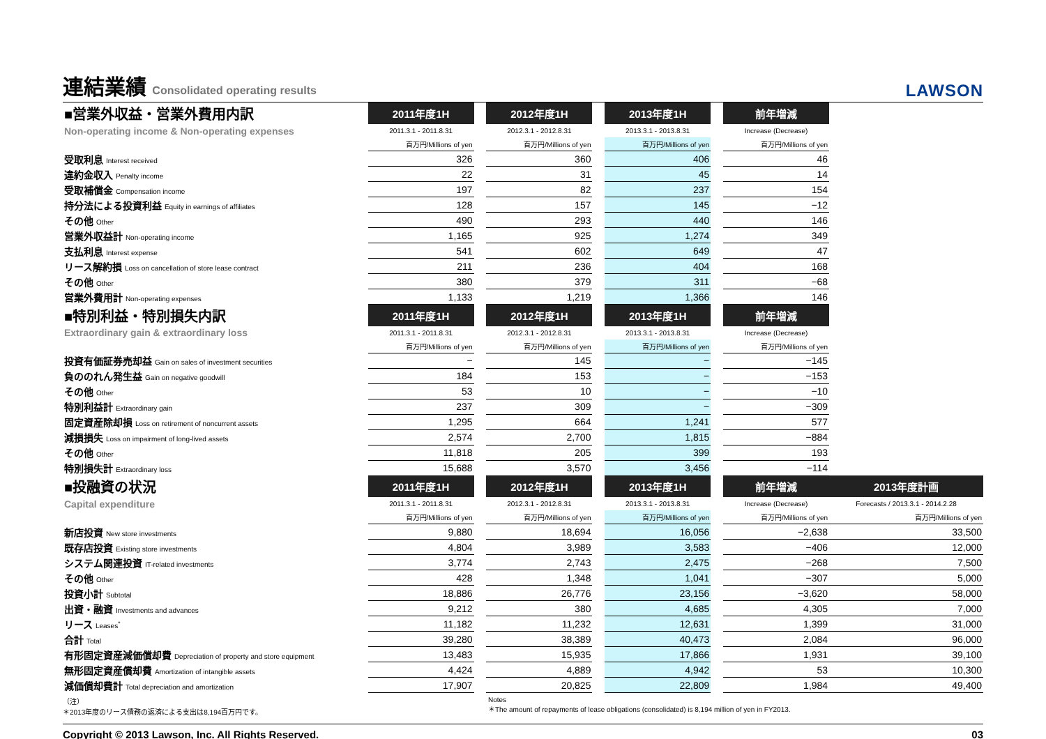連結業績 Consolidated operating results
LAWSON
| ■営業外収益・営業外費用内訳 | 2011年度1H | | 2012年度1H | | 2013年度1H | | 前年増減 | |
| Non-operating income & Non-operating expenses | 2011.3.1 - 2011.8.31 | | 2012.3.1 - 2012.8.31 | | 2013.3.1 - 2013.8.31 | | Increase (Decrease) | |
| | 百万円/Millions of yen | | 百万円/Millions of yen | | 百万円/Millions of yen | | 百万円/Millions of yen | |
| 受取利息 Interest received | 326 | | 360 | | 406 | | 46 | |
| 違約金収入 Penalty income | 22 | | 31 | | 45 | | 14 | |
| 受取補償金 Compensation income | 197 | | 82 | | 237 | | 154 | |
| 持分法による投資利益 Equity in earnings of affiliates | 128 | | 157 | | 145 | | −12 | |
| その他 Other | 490 | | 293 | | 440 | | 146 | |
| 営業外収益計 Non-operating income | 1,165 | | 925 | | 1,274 | | 349 | |
| 支払利息 Interest expense | 541 | | 602 | | 649 | | 47 | |
| リース解約損 Loss on cancellation of store lease contract | 211 | | 236 | | 404 | | 168 | |
| その他 Other | 380 | | 379 | | 311 | | −68 | |
| 営業外費用計 Non-operating expenses | 1,133 | | 1,219 | | 1,366 | | 146 | |
| ■特別利益・特別損失内訳 | 2011年度1H | | 2012年度1H | | 2013年度1H | | 前年増減 | |
| Extraordinary gain & extraordinary loss | 2011.3.1 - 2011.8.31 | | 2012.3.1 - 2012.8.31 | | 2013.3.1 - 2013.8.31 | | Increase (Decrease) | |
| | 百万円/Millions of yen | | 百万円/Millions of yen | | 百万円/Millions of yen | | 百万円/Millions of yen | |
| 投資有価証券売却益 Gain on sales of investment securities | − | | 145 | | − | | −145 | |
| 負ののれん発生益 Gain on negative goodwill | 184 | | 153 | | − | | −153 | |
| その他 Other | 53 | | 10 | | − | | −10 | |
| 特別利益計 Extraordinary gain | 237 | | 309 | | − | | −309 | |
| 固定資産除却損 Loss on retirement of noncurrent assets | 1,295 | | 664 | | 1,241 | | 577 | |
| 減損損失 Loss on impairment of long-lived assets | 2,574 | | 2,700 | | 1,815 | | −884 | |
| その他 Other | 11,818 | | 205 | | 399 | | 193 | |
| 特別損失計 Extraordinary loss | 15,688 | | 3,570 | | 3,456 | | −114 | |
| ■投融資の状況 | 2011年度1H | | 2012年度1H | | 2013年度1H | | 前年増減 | 2013年度計画 |
| Capital expenditure | 2011.3.1 - 2011.8.31 | | 2012.3.1 - 2012.8.31 | | 2013.3.1 - 2013.8.31 | | Increase (Decrease) | Forecasts / 2013.3.1 - 2014.2.28 |
| | 百万円/Millions of yen | | 百万円/Millions of yen | | 百万円/Millions of yen | | 百万円/Millions of yen | 百万円/Millions of yen |
| 新店投資 New store investments | 9,880 | | 18,694 | | 16,056 | | −2,638 | 33,500 |
| 既存店投資 Existing store investments | 4,804 | | 3,989 | | 3,583 | | −406 | 12,000 |
| システム関連投資 IT-related investments | 3,774 | | 2,743 | | 2,475 | | −268 | 7,500 |
| その他 Other | 428 | | 1,348 | | 1,041 | | −307 | 5,000 |
| 投資小計 Subtotal | 18,886 | | 26,776 | | 23,156 | | −3,620 | 58,000 |
| 出資・融資 Investments and advances | 9,212 | | 380 | | 4,685 | | 4,305 | 7,000 |
| リース Leases<sup>*</sup> | 11,182 | | 11,232 | | 12,631 | | 1,399 | 31,000 |
| 合計 Total | 39,280 | | 38,389 | | 40,473 | | 2,084 | 96,000 |
| 有形固定資産減価償却費 Depreciation of property and store equipment | 13,483 | | 15,935 | | 17,866 | | 1,931 | 39,100 |
| 無形固定資産償却費 Amortization of intangible assets | 4,424 | | 4,889 | | 4,942 | | 53 | 10,300 |
| 減価償却費計 Total depreciation and amortization | 17,907 | | 20,825 | | 22,809 | | 1,984 | 49,400 |
（注）
＊2013年度のリース債務の返済による支出は8,194百万円です。
Notes
＊The amount of repayments of lease obligations (consolidated) is 8,194 million of yen in FY2013.
Copyright © 2013 Lawson, Inc. All Rights Reserved. 03